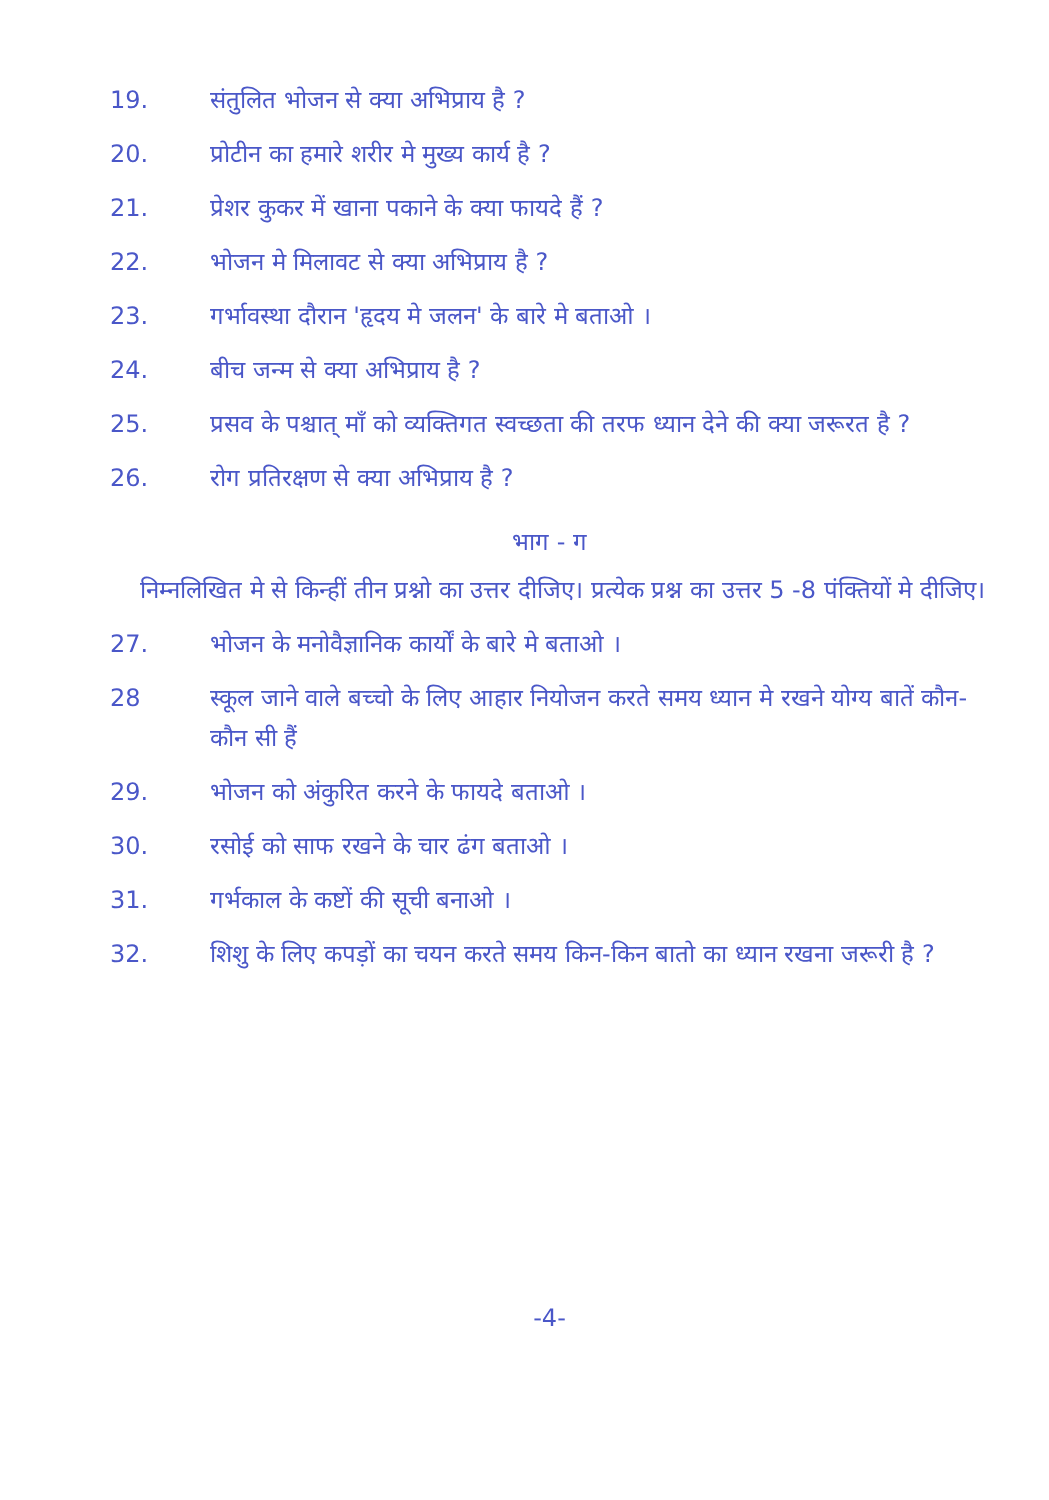19. संतुलित भोजन से क्या अभिप्राय है ?
20. प्रोटीन का हमारे शरीर मे मुख्य कार्य है ?
21. प्रेशर कुकर में खाना पकाने के क्या फायदे हैं ?
22. भोजन मे मिलावट से क्या अभिप्राय है ?
23. गर्भावस्था दौरान 'हृदय मे जलन' के बारे मे बताओ ।
24. बीच जन्म से क्या अभिप्राय है ?
25. प्रसव के पश्चात् माँ को व्यक्तिगत स्वच्छता की तरफ ध्यान देने की क्या जरूरत है ?
26. रोग प्रतिरक्षण से क्या अभिप्राय है ?
भाग - ग
निम्नलिखित मे से किन्हीं तीन प्रश्नो का उत्तर दीजिए। प्रत्येक प्रश्न का उत्तर 5 -8 पंक्तियों मे दीजिए।
27. भोजन के मनोवैज्ञानिक कार्यों के बारे मे बताओ ।
28 स्कूल जाने वाले बच्चो के लिए आहार नियोजन करते समय ध्यान मे रखने योग्य बातें कौन-कौन सी हैं
29. भोजन को अंकुरित करने के फायदे बताओ ।
30. रसोई को साफ रखने के चार ढंग बताओ ।
31. गर्भकाल के कष्टों की सूची बनाओ ।
32. शिशु के लिए कपड़ों का चयन करते समय किन-किन बातो का ध्यान रखना जरूरी है ?
-4-